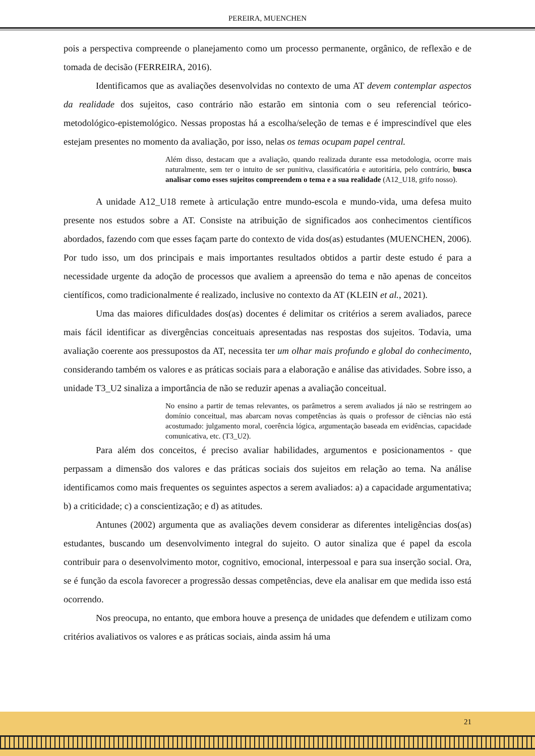PEREIRA, MUENCHEN
pois a perspectiva compreende o planejamento como um processo permanente, orgânico, de reflexão e de tomada de decisão (FERREIRA, 2016).
Identificamos que as avaliações desenvolvidas no contexto de uma AT devem contemplar aspectos da realidade dos sujeitos, caso contrário não estarão em sintonia com o seu referencial teórico-metodológico-epistemológico. Nessas propostas há a escolha/seleção de temas e é imprescindível que eles estejam presentes no momento da avaliação, por isso, nelas os temas ocupam papel central.
Além disso, destacam que a avaliação, quando realizada durante essa metodologia, ocorre mais naturalmente, sem ter o intuito de ser punitiva, classificatória e autoritária, pelo contrário, busca analisar como esses sujeitos compreendem o tema e a sua realidade (A12_U18, grifo nosso).
A unidade A12_U18 remete à articulação entre mundo-escola e mundo-vida, uma defesa muito presente nos estudos sobre a AT. Consiste na atribuição de significados aos conhecimentos científicos abordados, fazendo com que esses façam parte do contexto de vida dos(as) estudantes (MUENCHEN, 2006). Por tudo isso, um dos principais e mais importantes resultados obtidos a partir deste estudo é para a necessidade urgente da adoção de processos que avaliem a apreensão do tema e não apenas de conceitos científicos, como tradicionalmente é realizado, inclusive no contexto da AT (KLEIN et al., 2021).
Uma das maiores dificuldades dos(as) docentes é delimitar os critérios a serem avaliados, parece mais fácil identificar as divergências conceituais apresentadas nas respostas dos sujeitos. Todavia, uma avaliação coerente aos pressupostos da AT, necessita ter um olhar mais profundo e global do conhecimento, considerando também os valores e as práticas sociais para a elaboração e análise das atividades. Sobre isso, a unidade T3_U2 sinaliza a importância de não se reduzir apenas a avaliação conceitual.
No ensino a partir de temas relevantes, os parâmetros a serem avaliados já não se restringem ao domínio conceitual, mas abarcam novas competências às quais o professor de ciências não está acostumado: julgamento moral, coerência lógica, argumentação baseada em evidências, capacidade comunicativa, etc. (T3_U2).
Para além dos conceitos, é preciso avaliar habilidades, argumentos e posicionamentos - que perpassam a dimensão dos valores e das práticas sociais dos sujeitos em relação ao tema. Na análise identificamos como mais frequentes os seguintes aspectos a serem avaliados: a) a capacidade argumentativa; b) a criticidade; c) a conscientização; e d) as atitudes.
Antunes (2002) argumenta que as avaliações devem considerar as diferentes inteligências dos(as) estudantes, buscando um desenvolvimento integral do sujeito. O autor sinaliza que é papel da escola contribuir para o desenvolvimento motor, cognitivo, emocional, interpessoal e para sua inserção social. Ora, se é função da escola favorecer a progressão dessas competências, deve ela analisar em que medida isso está ocorrendo.
Nos preocupa, no entanto, que embora houve a presença de unidades que defendem e utilizam como critérios avaliativos os valores e as práticas sociais, ainda assim há uma
21